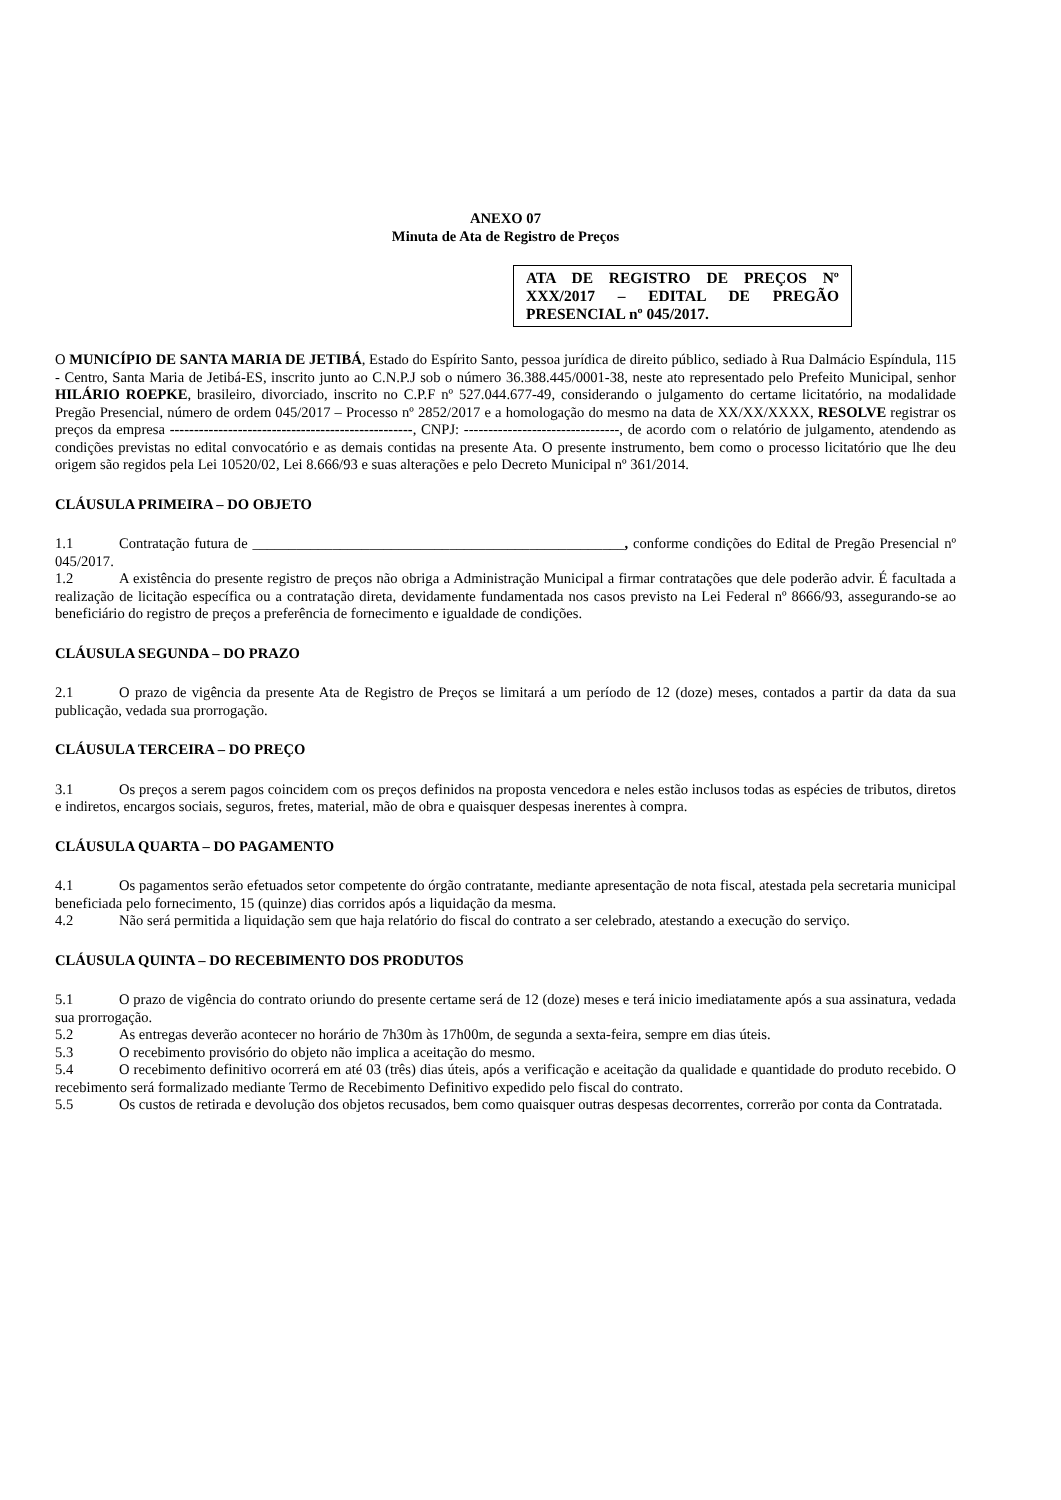ANEXO 07
Minuta de Ata de Registro de Preços
ATA DE REGISTRO DE PREÇOS Nº XXX/2017 – EDITAL DE PREGÃO PRESENCIAL nº 045/2017.
O MUNICÍPIO DE SANTA MARIA DE JETIBÁ, Estado do Espírito Santo, pessoa jurídica de direito público, sediado à Rua Dalmácio Espíndula, 115 - Centro, Santa Maria de Jetibá-ES, inscrito junto ao C.N.P.J sob o número 36.388.445/0001-38, neste ato representado pelo Prefeito Municipal, senhor HILÁRIO ROEPKE, brasileiro, divorciado, inscrito no C.P.F nº 527.044.677-49, considerando o julgamento do certame licitatório, na modalidade Pregão Presencial, número de ordem 045/2017 – Processo nº 2852/2017 e a homologação do mesmo na data de XX/XX/XXXX, RESOLVE registrar os preços da empresa --------------------------------------------------, CNPJ: --------------------------------, de acordo com o relatório de julgamento, atendendo as condições previstas no edital convocatório e as demais contidas na presente Ata. O presente instrumento, bem como o processo licitatório que lhe deu origem são regidos pela Lei 10520/02, Lei 8.666/93 e suas alterações e pelo Decreto Municipal nº 361/2014.
CLÁUSULA PRIMEIRA – DO OBJETO
1.1 Contratação futura de ___________________________________________________, conforme condições do Edital de Pregão Presencial nº 045/2017.
1.2 A existência do presente registro de preços não obriga a Administração Municipal a firmar contratações que dele poderão advir. É facultada a realização de licitação específica ou a contratação direta, devidamente fundamentada nos casos previsto na Lei Federal nº 8666/93, assegurando-se ao beneficiário do registro de preços a preferência de fornecimento e igualdade de condições.
CLÁUSULA SEGUNDA – DO PRAZO
2.1 O prazo de vigência da presente Ata de Registro de Preços se limitará a um período de 12 (doze) meses, contados a partir da data da sua publicação, vedada sua prorrogação.
CLÁUSULA TERCEIRA – DO PREÇO
3.1 Os preços a serem pagos coincidem com os preços definidos na proposta vencedora e neles estão inclusos todas as espécies de tributos, diretos e indiretos, encargos sociais, seguros, fretes, material, mão de obra e quaisquer despesas inerentes à compra.
CLÁUSULA QUARTA – DO PAGAMENTO
4.1 Os pagamentos serão efetuados setor competente do órgão contratante, mediante apresentação de nota fiscal, atestada pela secretaria municipal beneficiada pelo fornecimento, 15 (quinze) dias corridos após a liquidação da mesma.
4.2 Não será permitida a liquidação sem que haja relatório do fiscal do contrato a ser celebrado, atestando a execução do serviço.
CLÁUSULA QUINTA – DO RECEBIMENTO DOS PRODUTOS
5.1 O prazo de vigência do contrato oriundo do presente certame será de 12 (doze) meses e terá inicio imediatamente após a sua assinatura, vedada sua prorrogação.
5.2 As entregas deverão acontecer no horário de 7h30m às 17h00m, de segunda a sexta-feira, sempre em dias úteis.
5.3 O recebimento provisório do objeto não implica a aceitação do mesmo.
5.4 O recebimento definitivo ocorrerá em até 03 (três) dias úteis, após a verificação e aceitação da qualidade e quantidade do produto recebido. O recebimento será formalizado mediante Termo de Recebimento Definitivo expedido pelo fiscal do contrato.
5.5 Os custos de retirada e devolução dos objetos recusados, bem como quaisquer outras despesas decorrentes, correrão por conta da Contratada.